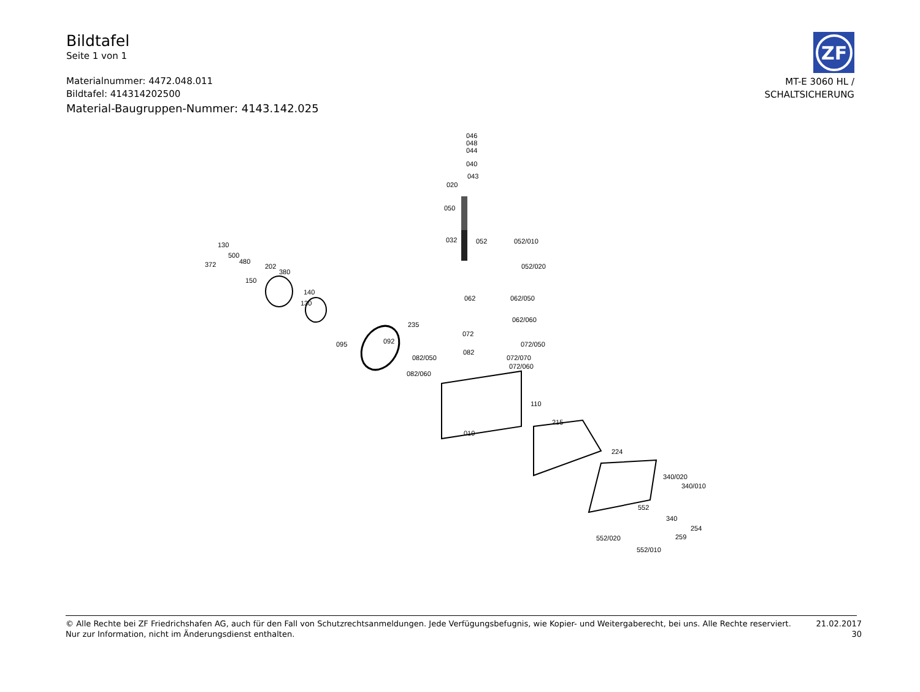Bildtafel
Seite 1 von 1
Materialnummer: 4472.048.011
Bildtafel: 414314202500
Material-Baugruppen-Nummer: 4143.142.025
ZF
MT-E 3060 HL /
SCHALTSICHERUNG
046
048
044
040
043
020
050
032 052 052/010
052/020
062 062/050
062/060
130
500
372 480
202
380
150
140
130
092
235
095
072
072/050
072/070
072/060
082
082/050
082/060
110
010
215
224
340/020
340/010
552
340
254
259 552/020
552/010
© Alle Rechte bei ZF Friedrichshafen AG, auch für den Fall von Schutzrechtsanmeldungen. Jede Verfügungsbefugnis, wie Kopier- und Weitergaberecht, bei uns. Alle Rechte reserviert.
Nur zur Information, nicht im Änderungsdienst enthalten.
21.02.2017
30